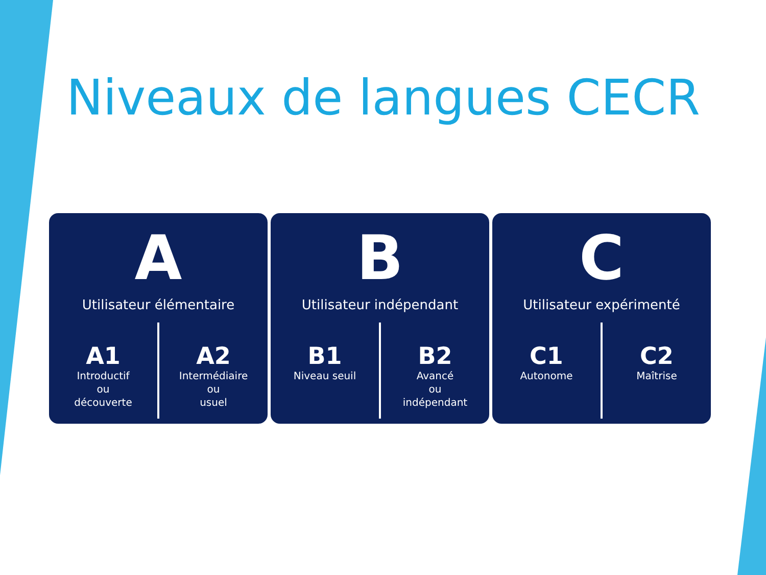Niveaux de langues CECR
A
Utilisateur élémentaire
A1
Introductif
ou
découverte
A2
Intermédiaire
ou
usuel
B
Utilisateur indépendant
B1
Niveau seuil
B2
Avancé
ou
indépendant
C
Utilisateur expérimenté
C1
Autonome
C2
Maîtrise